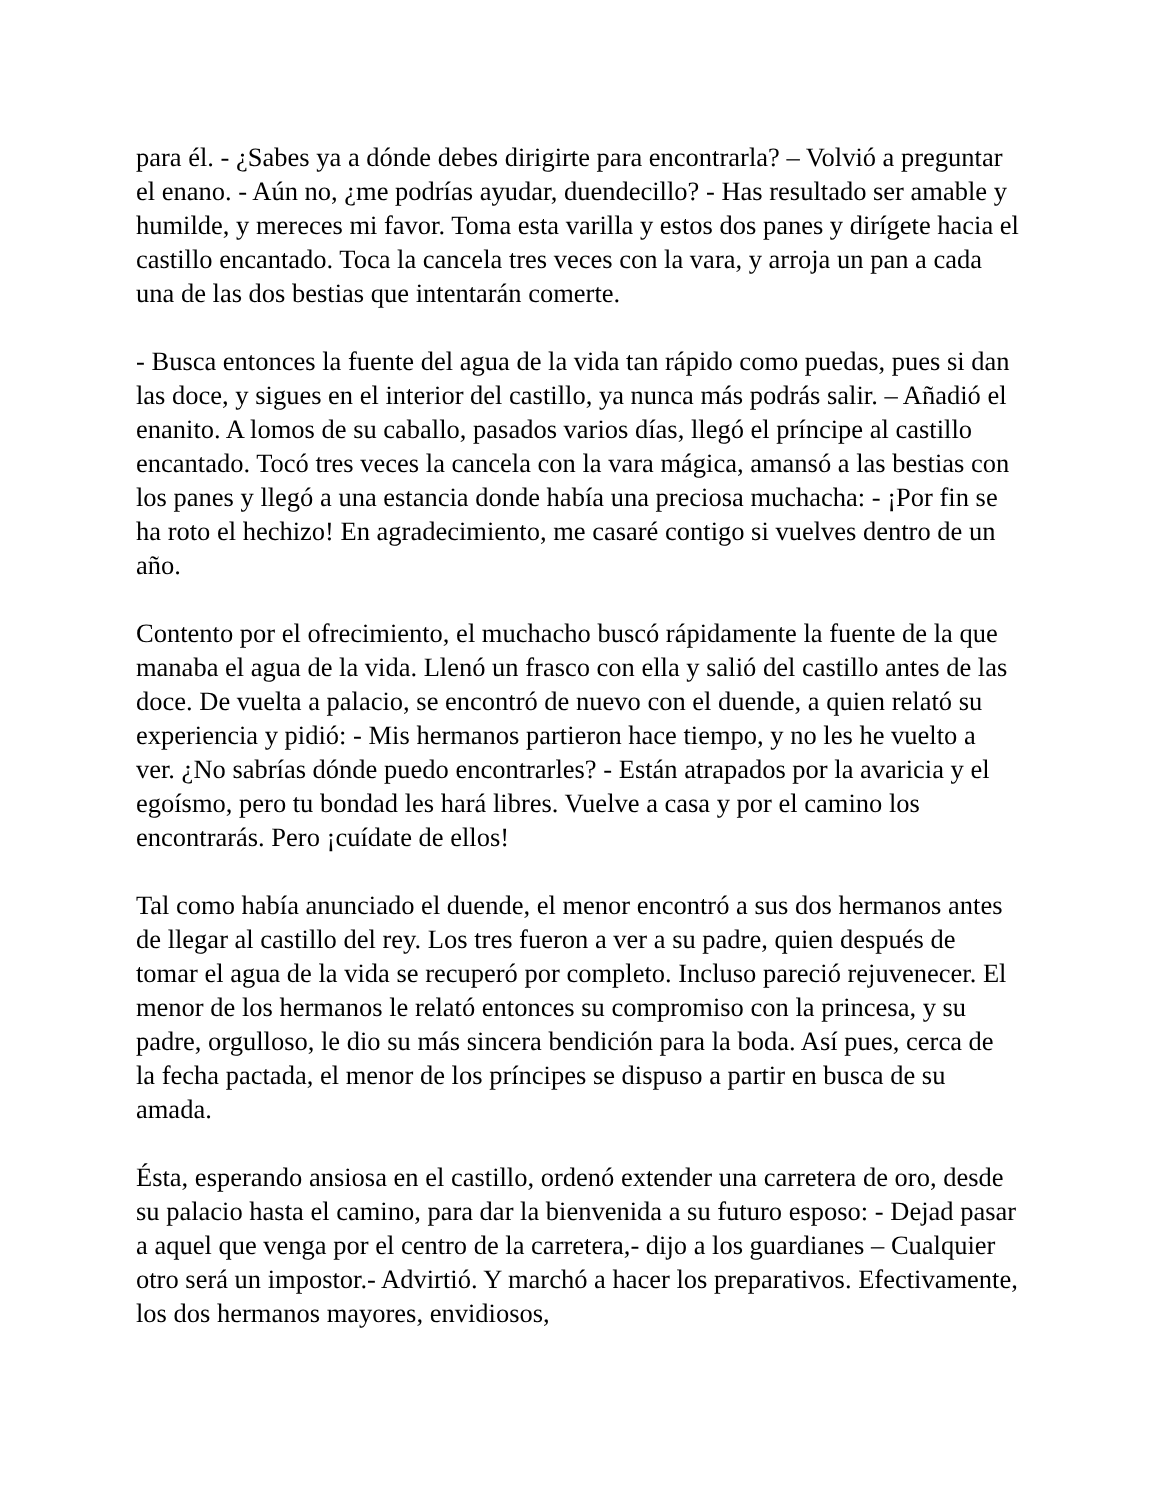para él. - ¿Sabes ya a dónde debes dirigirte para encontrarla? – Volvió a preguntar el enano. - Aún no, ¿me podrías ayudar, duendecillo? - Has resultado ser amable y humilde, y mereces mi favor. Toma esta varilla y estos dos panes y dirígete hacia el castillo encantado. Toca la cancela tres veces con la vara, y arroja un pan a cada una de las dos bestias que intentarán comerte.
- Busca entonces la fuente del agua de la vida tan rápido como puedas, pues si dan las doce, y sigues en el interior del castillo, ya nunca más podrás salir. – Añadió el enanito. A lomos de su caballo, pasados varios días, llegó el príncipe al castillo encantado. Tocó tres veces la cancela con la vara mágica, amansó a las bestias con los panes y llegó a una estancia donde había una preciosa muchacha: - ¡Por fin se ha roto el hechizo! En agradecimiento, me casaré contigo si vuelves dentro de un año.
Contento por el ofrecimiento, el muchacho buscó rápidamente la fuente de la que manaba el agua de la vida. Llenó un frasco con ella y salió del castillo antes de las doce. De vuelta a palacio, se encontró de nuevo con el duende, a quien relató su experiencia y pidió: - Mis hermanos partieron hace tiempo, y no les he vuelto a ver. ¿No sabrías dónde puedo encontrarles? - Están atrapados por la avaricia y el egoísmo, pero tu bondad les hará libres. Vuelve a casa y por el camino los encontrarás. Pero ¡cuídate de ellos!
Tal como había anunciado el duende, el menor encontró a sus dos hermanos antes de llegar al castillo del rey. Los tres fueron a ver a su padre, quien después de tomar el agua de la vida se recuperó por completo. Incluso pareció rejuvenecer. El menor de los hermanos le relató entonces su compromiso con la princesa, y su padre, orgulloso, le dio su más sincera bendición para la boda. Así pues, cerca de la fecha pactada, el menor de los príncipes se dispuso a partir en busca de su amada.
Ésta, esperando ansiosa en el castillo, ordenó extender una carretera de oro, desde su palacio hasta el camino, para dar la bienvenida a su futuro esposo: - Dejad pasar a aquel que venga por el centro de la carretera,- dijo a los guardianes – Cualquier otro será un impostor.- Advirtió. Y marchó a hacer los preparativos. Efectivamente, los dos hermanos mayores, envidiosos,